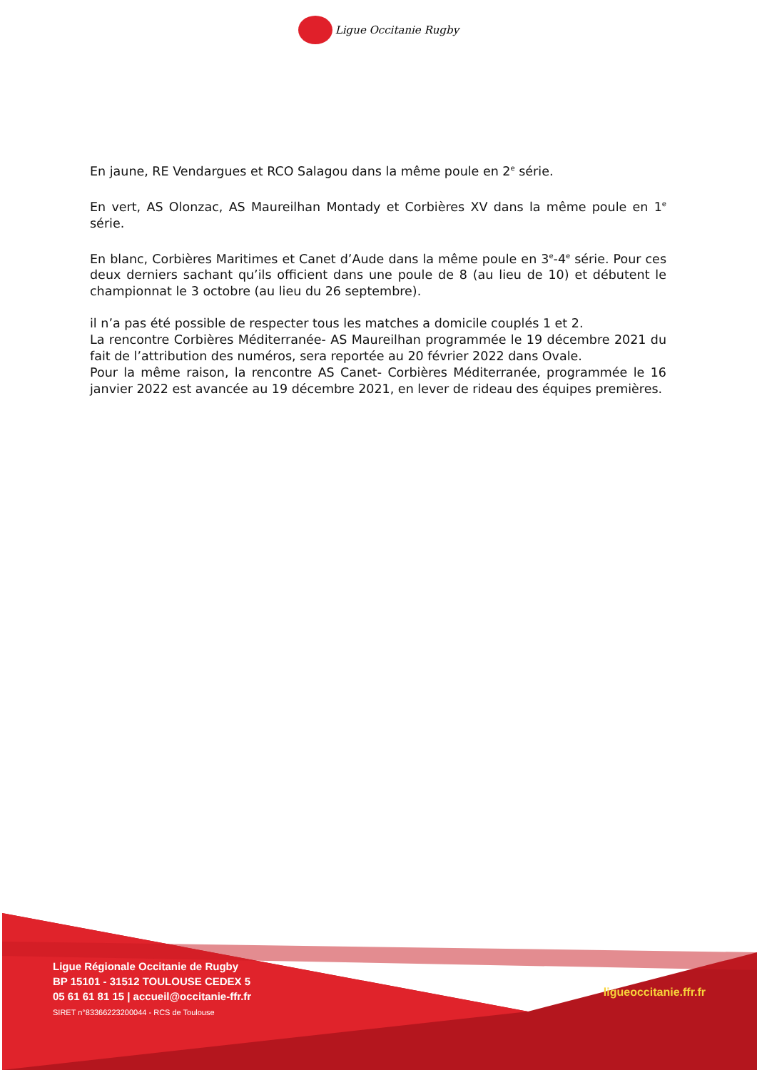Ligue Occitanie Rugby
En jaune, RE Vendargues et RCO Salagou dans la même poule en 2<sup>e</sup> série.
En vert, AS Olonzac, AS Maureilhan Montady et Corbières XV dans la même poule en 1<sup>e</sup> série.
En blanc, Corbières Maritimes et Canet d’Aude dans la même poule en 3<sup>e</sup>-4<sup>e</sup> série. Pour ces deux derniers sachant qu’ils officient dans une poule de 8 (au lieu de 10) et débutent le championnat le 3 octobre (au lieu du 26 septembre).
il n’a pas été possible de respecter tous les matches a domicile couplés 1 et 2.
La rencontre Corbières Méditerranée- AS Maureilhan programmée le 19 décembre 2021 du fait de l’attribution des numéros, sera reportée au 20 février 2022 dans Ovale.
Pour la même raison, la rencontre AS Canet- Corbières Méditerranée, programmée le 16 janvier 2022 est avancée au 19 décembre 2021, en lever de rideau des équipes premières.
Ligue Régionale Occitanie de Rugby
BP 15101 - 31512 TOULOUSE CEDEX 5
05 61 61 81 15 | accueil@occitanie-ffr.fr
SIRET n°83366223200044 - RCS de Toulouse
ligueoccitanie.ffr.fr